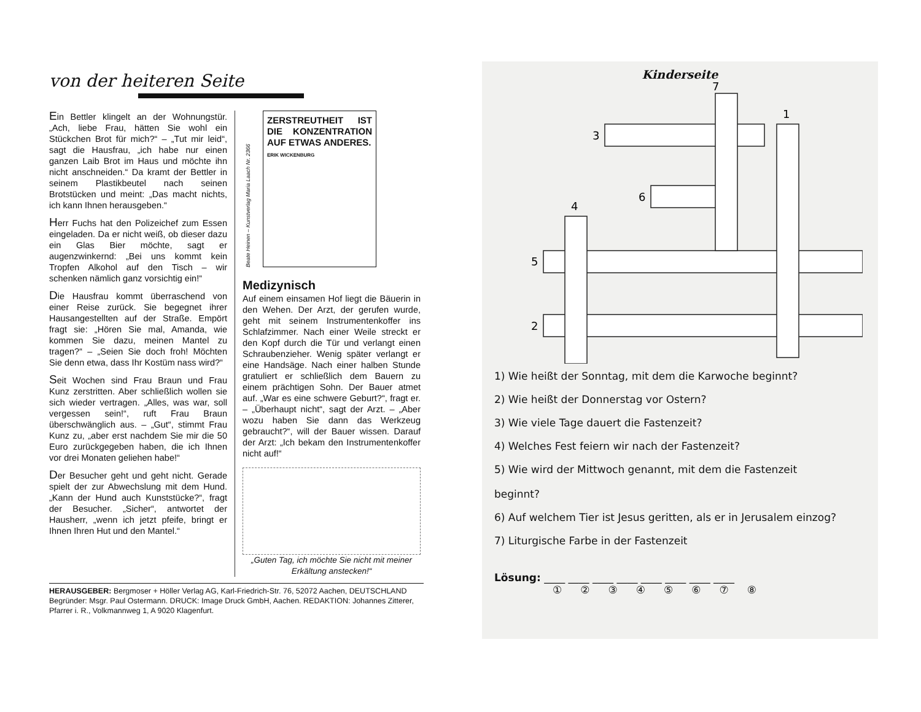von der heiteren Seite
Ein Bettler klingelt an der Wohnungstür. „Ach, liebe Frau, hätten Sie wohl ein Stückchen Brot für mich?“ – „Tut mir leid“, sagt die Hausfrau, „ich habe nur einen ganzen Laib Brot im Haus und möchte ihn nicht anschneiden.“ Da kramt der Bettler in seinem Plastikbeutel nach seinen Brotstücken und meint: „Das macht nichts, ich kann Ihnen herausgeben.“
Herr Fuchs hat den Polizeichef zum Essen eingeladen. Da er nicht weiß, ob dieser dazu ein Glas Bier möchte, sagt er augenzwinkernd: „Bei uns kommt kein Tropfen Alkohol auf den Tisch – wir schenken nämlich ganz vorsichtig ein!“
Die Hausfrau kommt überraschend von einer Reise zurück. Sie begegnet ihrer Hausangestellten auf der Straße. Empört fragt sie: „Hören Sie mal, Amanda, wie kommen Sie dazu, meinen Mantel zu tragen?“ – „Seien Sie doch froh! Möchten Sie denn etwa, dass Ihr Kostüm nass wird?“
Seit Wochen sind Frau Braun und Frau Kunz zerstritten. Aber schließlich wollen sie sich wieder vertragen. „Alles, was war, soll vergessen sein!“, ruft Frau Braun überschwänglich aus. – „Gut“, stimmt Frau Kunz zu, „aber erst nachdem Sie mir die 50 Euro zurückgegeben haben, die ich Ihnen vor drei Monaten geliehen habe!“
Der Besucher geht und geht nicht. Gerade spielt der zur Abwechslung mit dem Hund. „Kann der Hund auch Kunststücke?“, fragt der Besucher. „Sicher“, antwortet der Hausherr, „wenn ich jetzt pfeife, bringt er Ihnen Ihren Hut und den Mantel.“
Beate Heinen – Kunstverlag Maria Laach Nr. 2366
ZERSTREUTHEIT IST DIE KONZENTRATION AUF ETWAS ANDERES.
ERIK WICKENBURG
Medizynisch
Auf einem einsamen Hof liegt die Bäuerin in den Wehen. Der Arzt, der gerufen wurde, geht mit seinem Instrumentenkoffer ins Schlafzimmer. Nach einer Weile streckt er den Kopf durch die Tür und verlangt einen Schraubenzieher. Wenig später verlangt er eine Handsäge. Nach einer halben Stunde gratuliert er schließlich dem Bauern zu einem prächtigen Sohn. Der Bauer atmet auf. „War es eine schwere Geburt?“, fragt er. – „Überhaupt nicht“, sagt der Arzt. – „Aber wozu haben Sie dann das Werkzeug gebraucht?“, will der Bauer wissen. Darauf der Arzt: „Ich bekam den Instrumentenkoffer nicht auf!“
„Guten Tag, ich möchte Sie nicht mit meiner Erkältung anstecken!“
HERAUSGEBER: Bergmoser + Höller Verlag AG, Karl-Friedrich-Str. 76, 52072 Aachen, DEUTSCHLAND Begründer: Msgr. Paul Ostermann. DRUCK: Image Druck GmbH, Aachen. REDAKTION: Johannes Zitterer, Pfarrer i. R., Volkmannweg 1, A 9020 Klagenfurt.
Kinderseite
7
1
3
6
4
5
2
1) Wie heißt der Sonntag, mit dem die Karwoche beginnt?
2) Wie heißt der Donnerstag vor Ostern?
3) Wie viele Tage dauert die Fastenzeit?
4) Welches Fest feiern wir nach der Fastenzeit?
5) Wie wird der Mittwoch genannt, mit dem die Fastenzeit
beginnt?
6) Auf welchem Tier ist Jesus geritten, als er in Jerusalem einzog?
7) Liturgische Farbe in der Fastenzeit
Lösung: ____ ____ ____ ____ ____ ____ ____ ____
①②③④⑤⑥⑦⑧